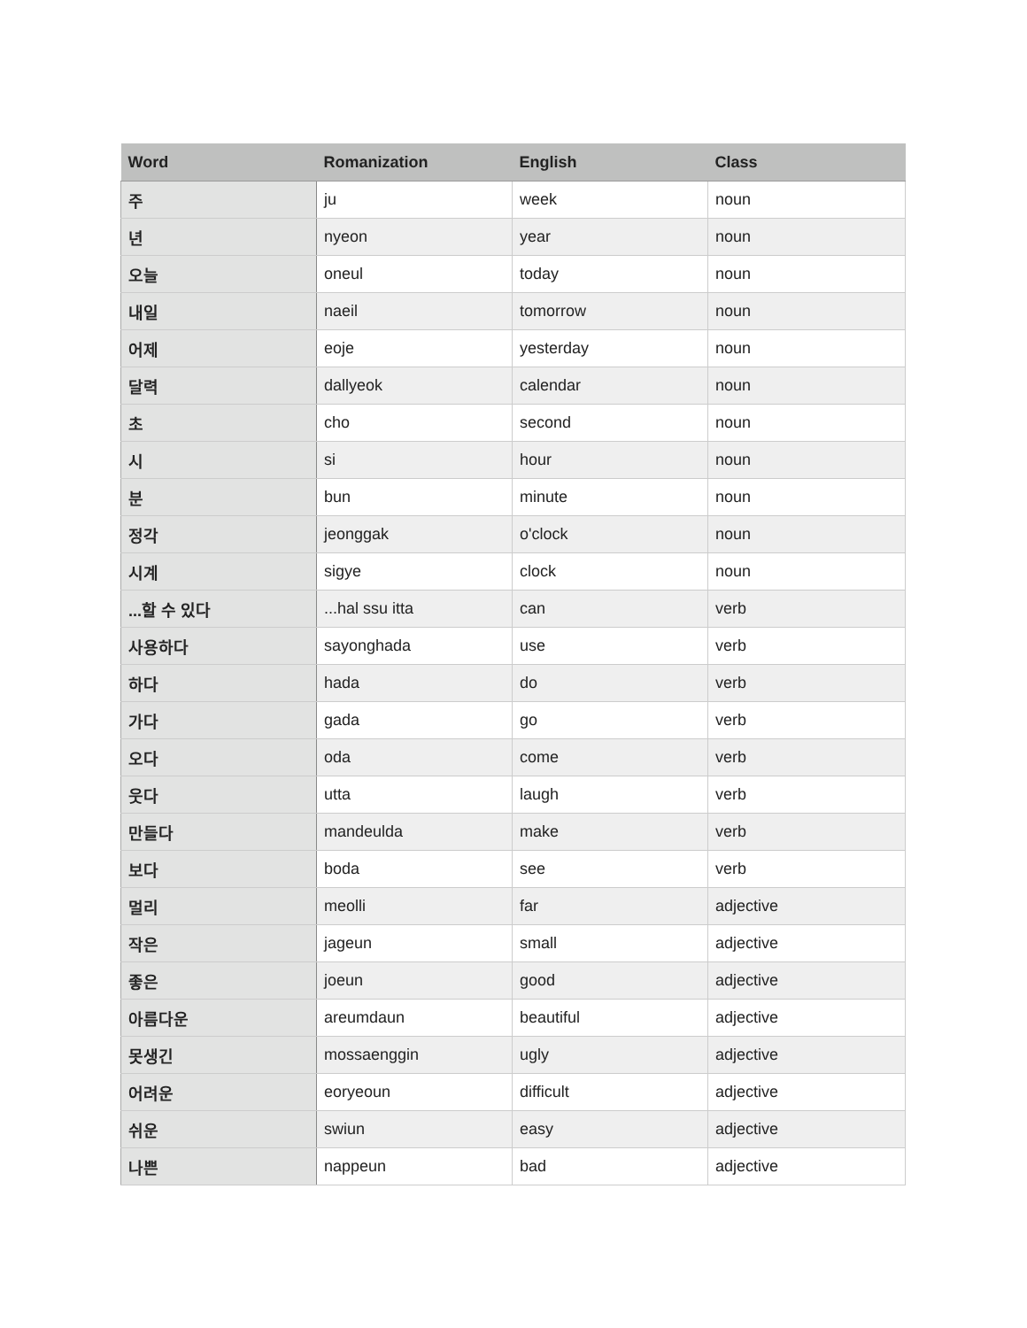| Word | Romanization | English | Class |
| --- | --- | --- | --- |
| 주 | ju | week | noun |
| 년 | nyeon | year | noun |
| 오늘 | oneul | today | noun |
| 내일 | naeil | tomorrow | noun |
| 어제 | eoje | yesterday | noun |
| 달력 | dallyeok | calendar | noun |
| 초 | cho | second | noun |
| 시 | si | hour | noun |
| 분 | bun | minute | noun |
| 정각 | jeonggak | o'clock | noun |
| 시계 | sigye | clock | noun |
| ...할 수 있다 | ...hal ssu itta | can | verb |
| 사용하다 | sayonghada | use | verb |
| 하다 | hada | do | verb |
| 가다 | gada | go | verb |
| 오다 | oda | come | verb |
| 웃다 | utta | laugh | verb |
| 만들다 | mandeulda | make | verb |
| 보다 | boda | see | verb |
| 멀리 | meolli | far | adjective |
| 작은 | jageun | small | adjective |
| 좋은 | joeun | good | adjective |
| 아름다운 | areumdaun | beautiful | adjective |
| 못생긴 | mossaenggin | ugly | adjective |
| 어려운 | eoryeoun | difficult | adjective |
| 쉬운 | swiun | easy | adjective |
| 나쁜 | nappeun | bad | adjective |